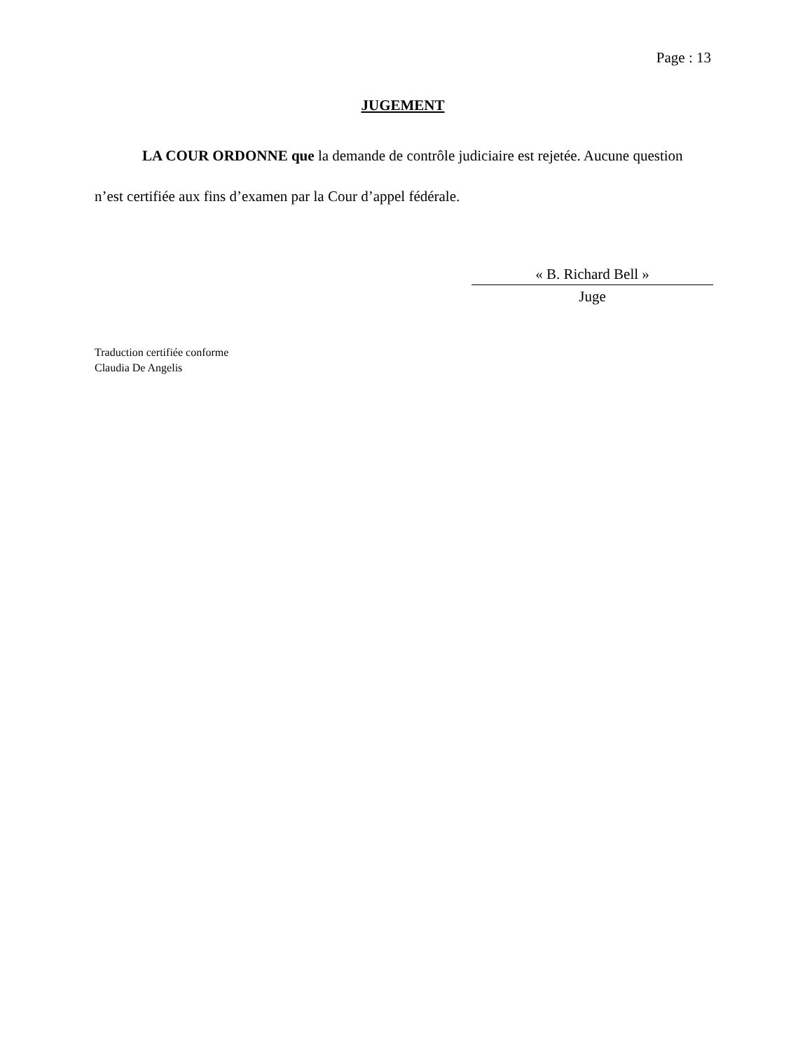Page : 13
JUGEMENT
LA COUR ORDONNE que la demande de contrôle judiciaire est rejetée. Aucune question n’est certifiée aux fins d’examen par la Cour d’appel fédérale.
« B. Richard Bell »
Juge
Traduction certifiée conforme
Claudia De Angelis